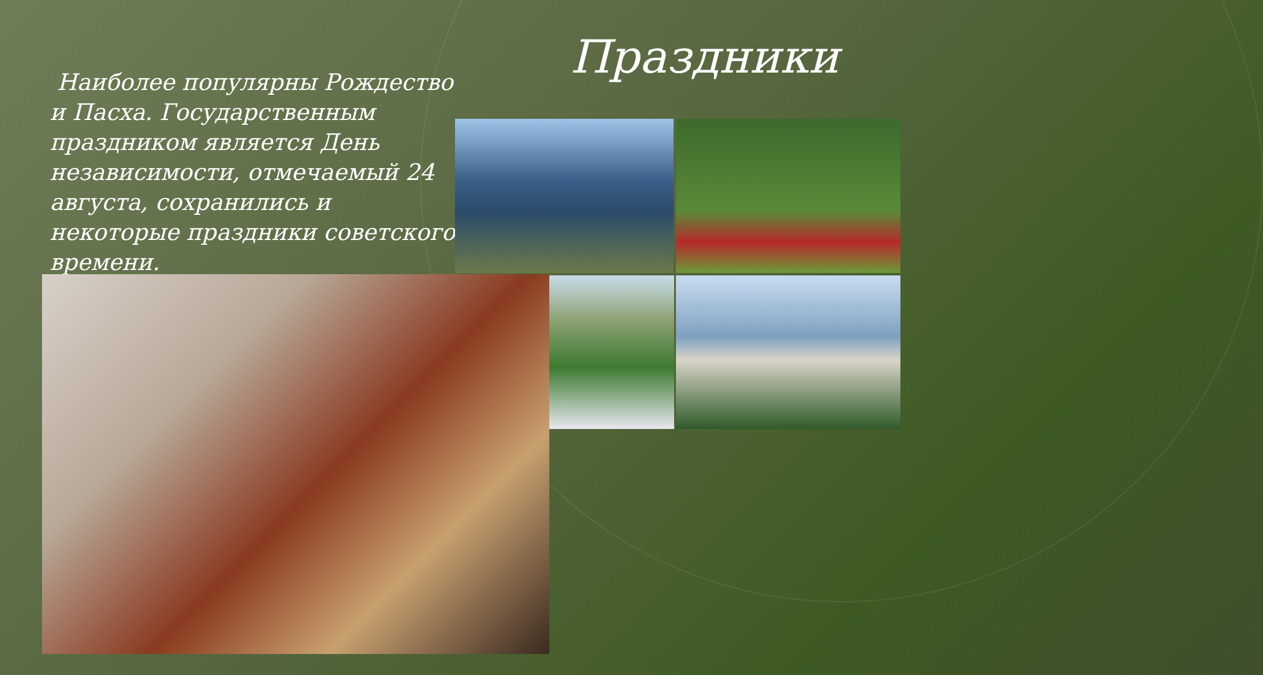Праздники
Наиболее популярны Рождество и Пасха. Государственным праздником является День независимости, отмечаемый 24 августа, сохранились и некоторые праздники советского времени.